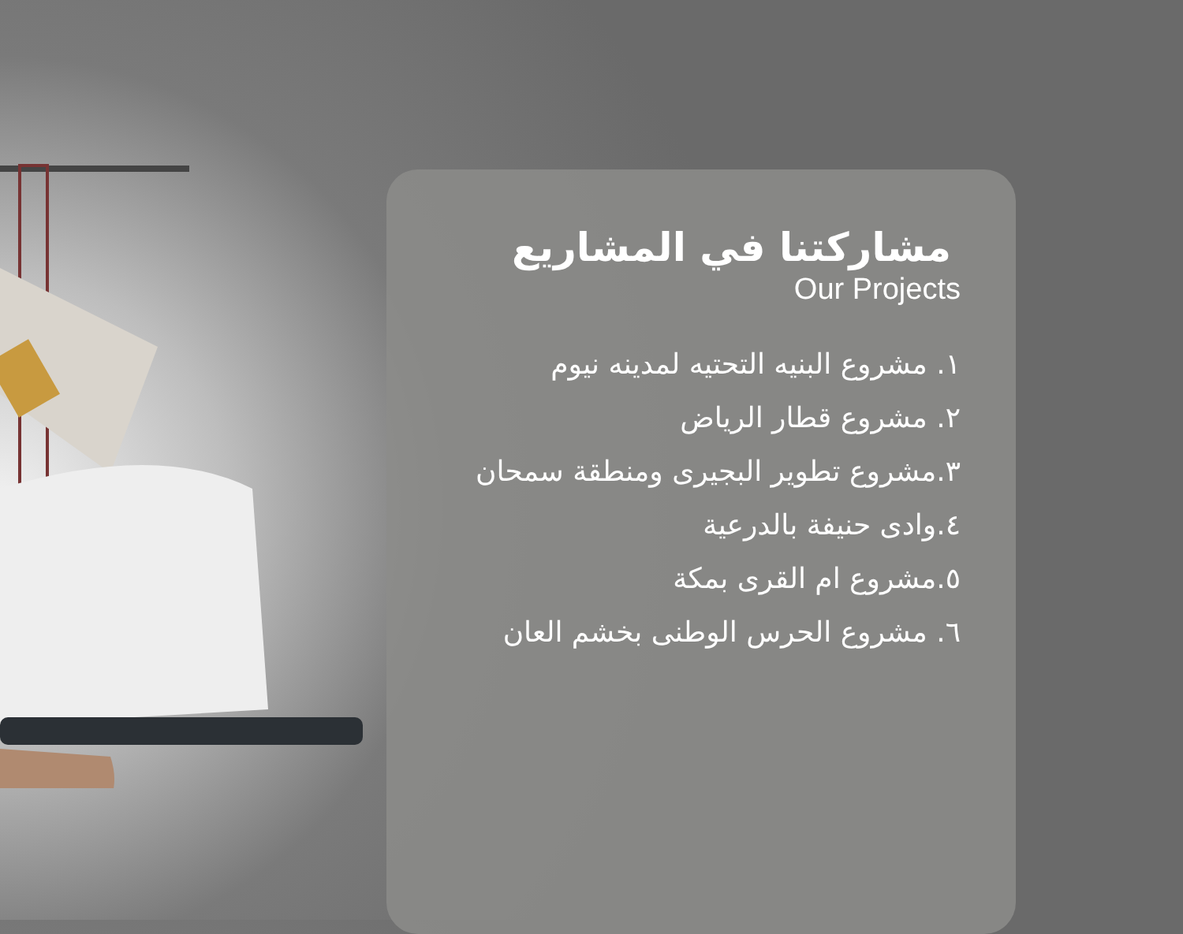مشاركتنا في المشاريع
Our Projects
١. مشروع البنيه التحتيه لمدينه نيوم
٢. مشروع قطار الرياض
٣.مشروع تطوير البجيرى ومنطقة سمحان
٤.وادى حنيفة بالدرعية
٥.مشروع ام القرى بمكة
٦. مشروع الحرس الوطنى بخشم العان